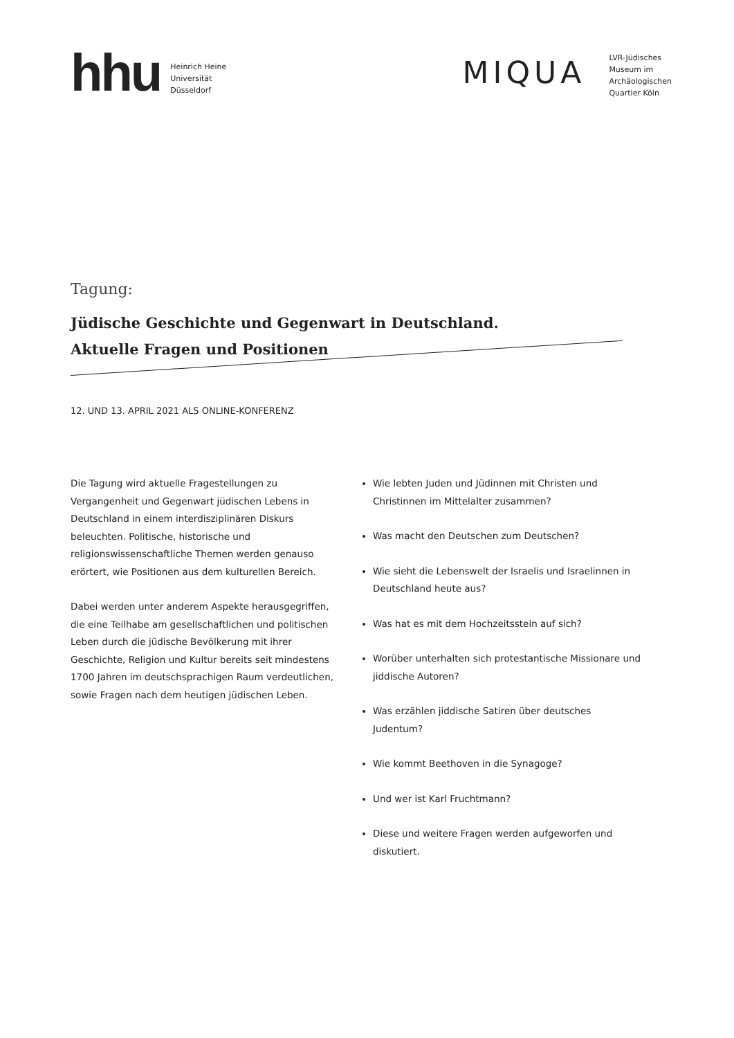hhu
Heinrich Heine
Universität
Düsseldorf
MIQUA
LVR-Jüdisches
Museum im
Archäologischen
Quartier Köln
Tagung:
Jüdische Geschichte und Gegenwart in Deutschland.
Aktuelle Fragen und Positionen
12. UND 13. APRIL 2021 ALS ONLINE-KONFERENZ
Die Tagung wird aktuelle Fragestellungen zu Vergangenheit und Gegenwart jüdischen Lebens in Deutschland in einem interdisziplinären Diskurs beleuchten. Politische, historische und religionswissenschaftliche Themen werden genauso erörtert, wie Positionen aus dem kulturellen Bereich.
Dabei werden unter anderem Aspekte herausgegriffen, die eine Teilhabe am gesellschaftlichen und politischen Leben durch die jüdische Bevölkerung mit ihrer Geschichte, Religion und Kultur bereits seit mindestens 1700 Jahren im deutschsprachigen Raum verdeutlichen, sowie Fragen nach dem heutigen jüdischen Leben.
Wie lebten Juden und Jüdinnen mit Christen und Christinnen im Mittelalter zusammen?
Was macht den Deutschen zum Deutschen?
Wie sieht die Lebenswelt der Israelis und Israelinnen in Deutschland heute aus?
Was hat es mit dem Hochzeitsstein auf sich?
Worüber unterhalten sich protestantische Missionare und jiddische Autoren?
Was erzählen jiddische Satiren über deutsches Judentum?
Wie kommt Beethoven in die Synagoge?
Und wer ist Karl Fruchtmann?
Diese und weitere Fragen werden aufgeworfen und diskutiert.